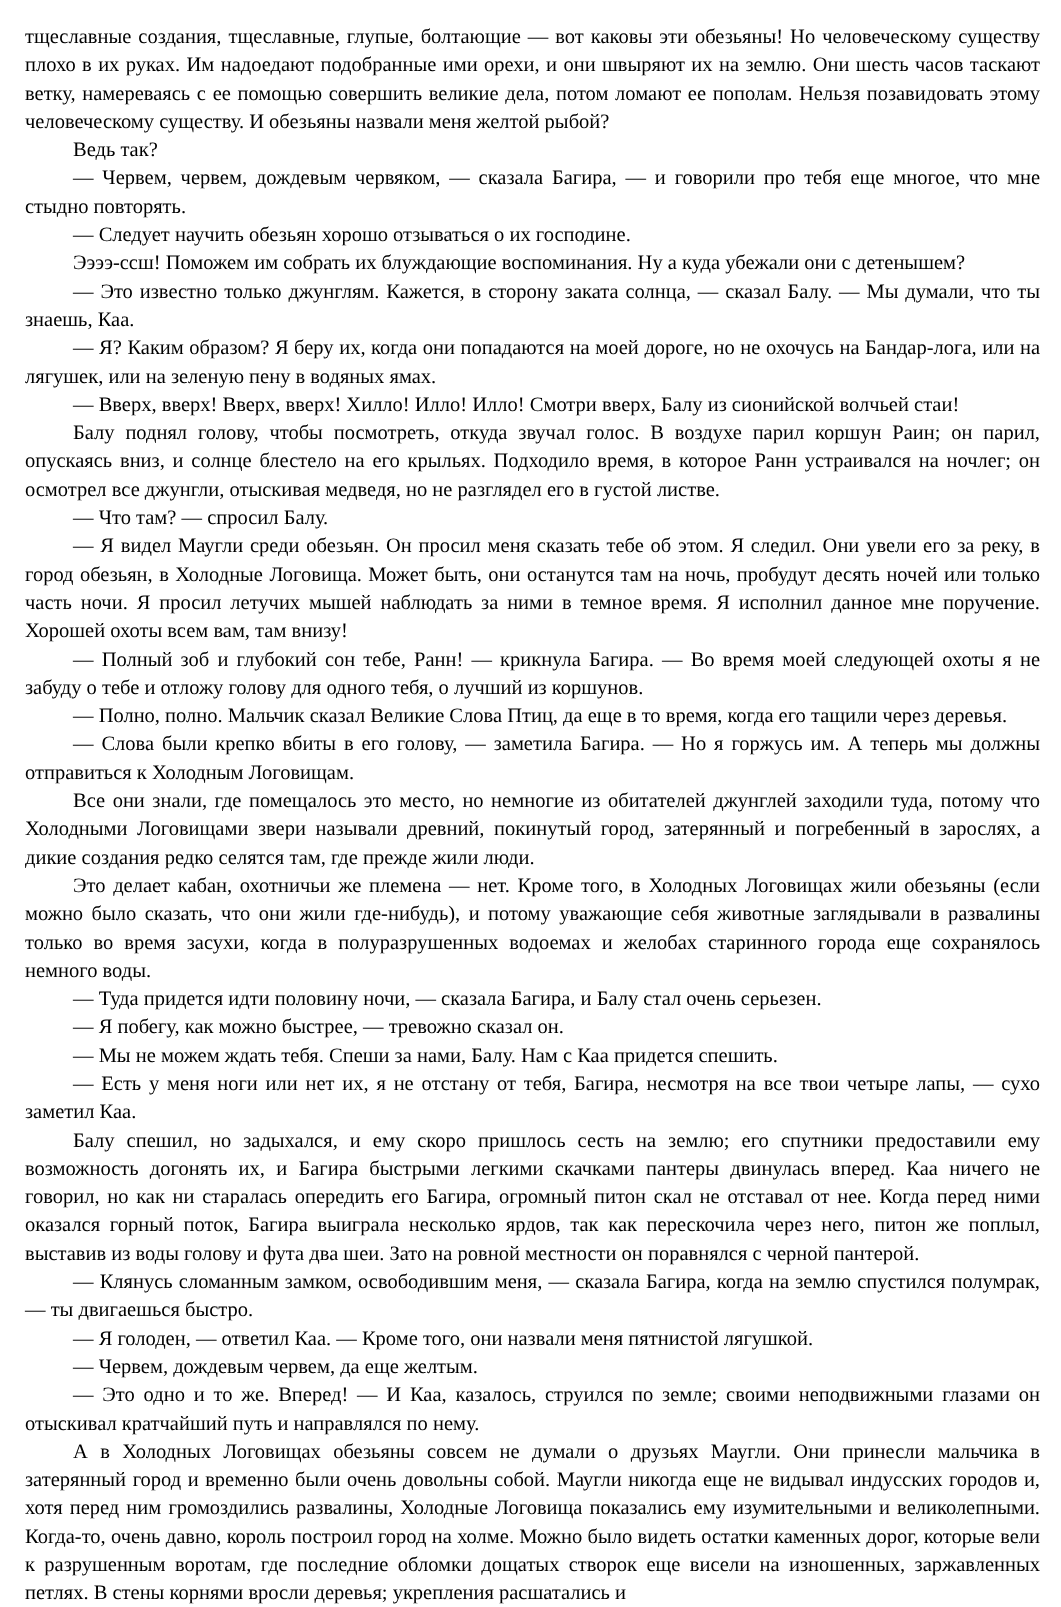тщеславные создания, тщеславные, глупые, болтающие — вот каковы эти обезьяны! Но человеческому существу плохо в их руках. Им надоедают подобранные ими орехи, и они швыряют их на землю. Они шесть часов таскают ветку, намереваясь с ее помощью совершить великие дела, потом ломают ее пополам. Нельзя позавидовать этому человеческому существу. И обезьяны назвали меня желтой рыбой?
Ведь так?
— Червем, червем, дождевым червяком, — сказала Багира, — и говорили про тебя еще многое, что мне стыдно повторять.
— Следует научить обезьян хорошо отзываться о их господине.
Ээээ-ссш! Поможем им собрать их блуждающие воспоминания. Ну а куда убежали они с детенышем?
— Это известно только джунглям. Кажется, в сторону заката солнца, — сказал Балу. — Мы думали, что ты знаешь, Каа.
— Я? Каким образом? Я беру их, когда они попадаются на моей дороге, но не охочусь на Бандар-лога, или на лягушек, или на зеленую пену в водяных ямах.
— Вверх, вверх! Вверх, вверх! Хилло! Илло! Илло! Смотри вверх, Балу из сионийской волчьей стаи!
Балу поднял голову, чтобы посмотреть, откуда звучал голос. В воздухе парил коршун Раин; он парил, опускаясь вниз, и солнце блестело на его крыльях. Подходило время, в которое Ранн устраивался на ночлег; он осмотрел все джунгли, отыскивая медведя, но не разглядел его в густой листве.
— Что там? — спросил Балу.
— Я видел Маугли среди обезьян. Он просил меня сказать тебе об этом. Я следил. Они увели его за реку, в город обезьян, в Холодные Логовища. Может быть, они останутся там на ночь, пробудут десять ночей или только часть ночи. Я просил летучих мышей наблюдать за ними в темное время. Я исполнил данное мне поручение. Хорошей охоты всем вам, там внизу!
— Полный зоб и глубокий сон тебе, Ранн! — крикнула Багира. — Во время моей следующей охоты я не забуду о тебе и отложу голову для одного тебя, о лучший из коршунов.
— Полно, полно. Мальчик сказал Великие Слова Птиц, да еще в то время, когда его тащили через деревья.
— Слова были крепко вбиты в его голову, — заметила Багира. — Но я горжусь им. А теперь мы должны отправиться к Холодным Логовищам.
Все они знали, где помещалось это место, но немногие из обитателей джунглей заходили туда, потому что Холодными Логовищами звери называли древний, покинутый город, затерянный и погребенный в зарослях, а дикие создания редко селятся там, где прежде жили люди.
Это делает кабан, охотничьи же племена — нет. Кроме того, в Холодных Логовищах жили обезьяны (если можно было сказать, что они жили где-нибудь), и потому уважающие себя животные заглядывали в развалины только во время засухи, когда в полуразрушенных водоемах и желобах старинного города еще сохранялось немного воды.
— Туда придется идти половину ночи, — сказала Багира, и Балу стал очень серьезен.
— Я побегу, как можно быстрее, — тревожно сказал он.
— Мы не можем ждать тебя. Спеши за нами, Балу. Нам с Каа придется спешить.
— Есть у меня ноги или нет их, я не отстану от тебя, Багира, несмотря на все твои четыре лапы, — сухо заметил Каа.
Балу спешил, но задыхался, и ему скоро пришлось сесть на землю; его спутники предоставили ему возможность догонять их, и Багира быстрыми легкими скачками пантеры двинулась вперед. Каа ничего не говорил, но как ни старалась опередить его Багира, огромный питон скал не отставал от нее. Когда перед ними оказался горный поток, Багира выиграла несколько ярдов, так как перескочила через него, питон же поплыл, выставив из воды голову и фута два шеи. Зато на ровной местности он поравнялся с черной пантерой.
— Клянусь сломанным замком, освободившим меня, — сказала Багира, когда на землю спустился полумрак, — ты двигаешься быстро.
— Я голоден, — ответил Каа. — Кроме того, они назвали меня пятнистой лягушкой.
— Червем, дождевым червем, да еще желтым.
— Это одно и то же. Вперед! — И Каа, казалось, струился по земле; своими неподвижными глазами он отыскивал кратчайший путь и направлялся по нему.
А в Холодных Логовищах обезьяны совсем не думали о друзьях Маугли. Они принесли мальчика в затерянный город и временно были очень довольны собой. Маугли никогда еще не видывал индусских городов и, хотя перед ним громоздились развалины, Холодные Логовища показались ему изумительными и великолепными. Когда-то, очень давно, король построил город на холме. Можно было видеть остатки каменных дорог, которые вели к разрушенным воротам, где последние обломки дощатых створок еще висели на изношенных, заржавленных петлях. В стены корнями вросли деревья; укрепления расшатались и